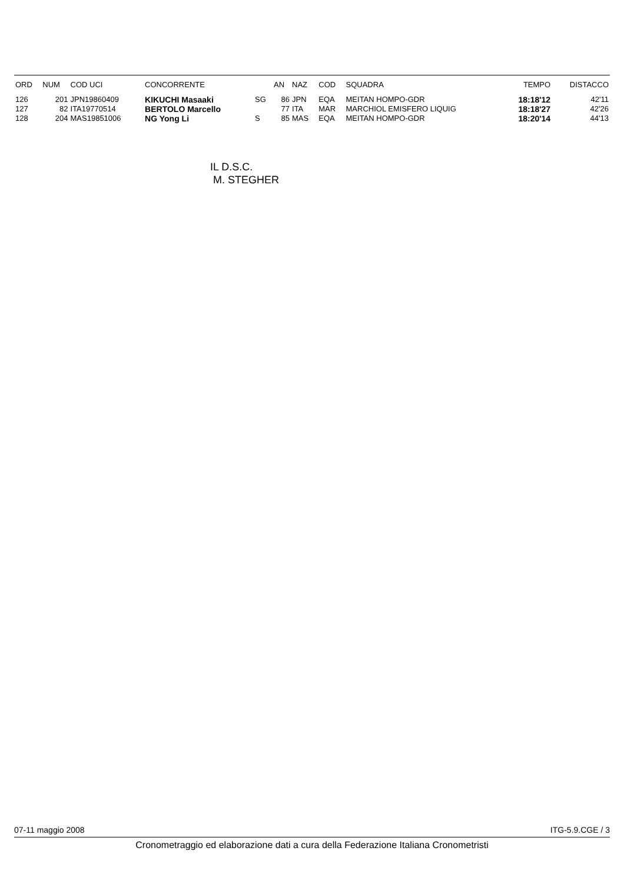| ORD | NUM | COD UCI | CONCORRENTE | | AN | NAZ | COD | SQUADRA | TEMPO | DISTACCO |
| --- | --- | --- | --- | --- | --- | --- | --- | --- | --- | --- |
| 126 | 201 | JPN19860409 | KIKUCHI Masaaki | SG | 86 | JPN | EQA | MEITAN HOMPO-GDR | 18:18'12 | 42'11 |
| 127 | 82 | ITA19770514 | BERTOLO Marcello | | 77 | ITA | MAR | MARCHIOL EMISFERO LIQUIG | 18:18'27 | 42'26 |
| 128 | 204 | MAS19851006 | NG Yong Li | S | 85 | MAS | EQA | MEITAN HOMPO-GDR | 18:20'14 | 44'13 |
IL D.S.C.
M. STEGHER
07-11 maggio 2008 ITG-5.9.CGE / 3
Cronometraggio ed elaborazione dati a cura della Federazione Italiana Cronometristi